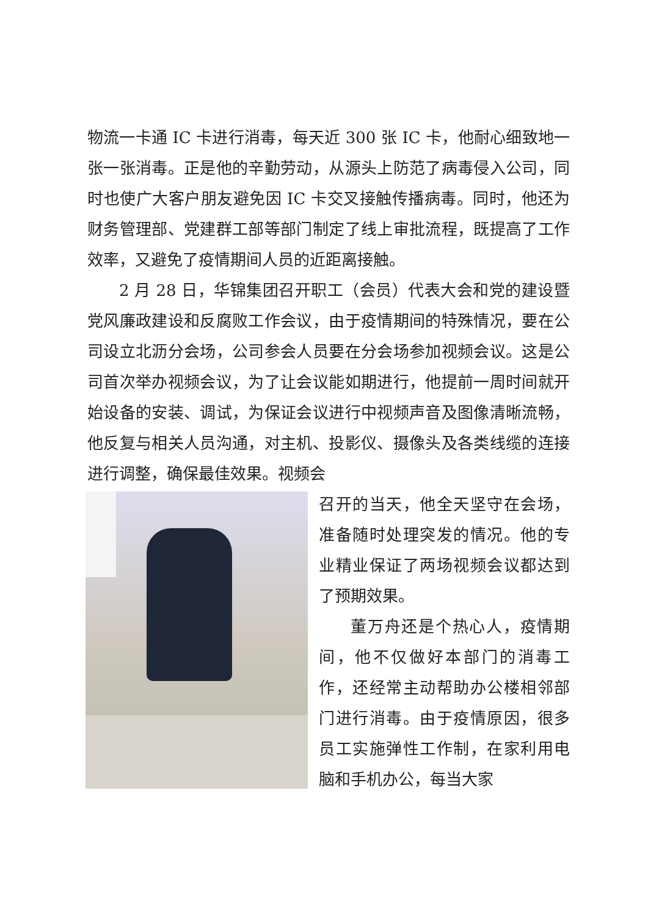物流一卡通 IC 卡进行消毒，每天近 300 张 IC 卡，他耐心细致地一张一张消毒。正是他的辛勤劳动，从源头上防范了病毒侵入公司，同时也使广大客户朋友避免因 IC 卡交叉接触传播病毒。同时，他还为财务管理部、党建群工部等部门制定了线上审批流程，既提高了工作效率，又避免了疫情期间人员的近距离接触。
2 月 28 日，华锦集团召开职工（会员）代表大会和党的建设暨党风廉政建设和反腐败工作会议，由于疫情期间的特殊情况，要在公司设立北沥分会场，公司参会人员要在分会场参加视频会议。这是公司首次举办视频会议，为了让会议能如期进行，他提前一周时间就开始设备的安装、调试，为保证会议进行中视频声音及图像清晰流畅，他反复与相关人员沟通，对主机、投影仪、摄像头及各类线缆的连接进行调整，确保最佳效果。视频会
召开的当天，他全天坚守在会场，准备随时处理突发的情况。他的专业精业保证了两场视频会议都达到了预期效果。
董万舟还是个热心人，疫情期间，他不仅做好本部门的消毒工作，还经常主动帮助办公楼相邻部门进行消毒。由于疫情原因，很多员工实施弹性工作制，在家利用电脑和手机办公，每当大家